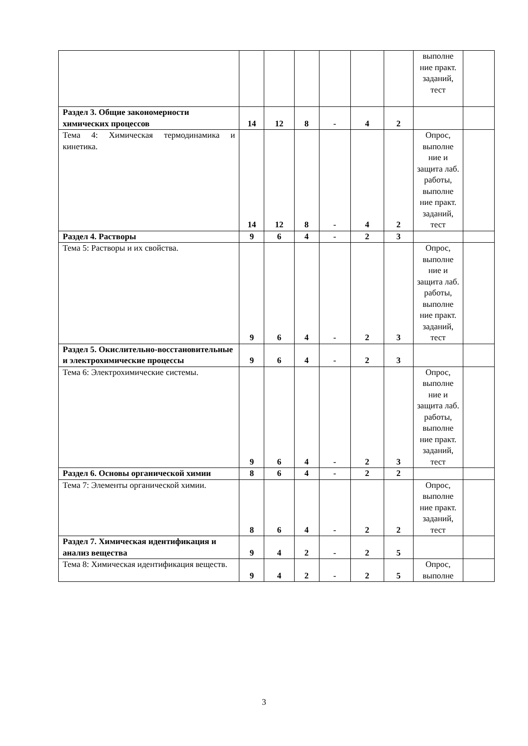| | | | | | | | выполне ние практ. заданий, тест | |
| Раздел 3. Общие закономерности химических процессов | 14 | 12 | 8 | - | 4 | 2 | | |
| Тема 4: Химическая термодинамика и кинетика. | 14 | 12 | 8 | - | 4 | 2 | Опрос, выполне ние и защита лаб. работы, выполне ние практ. заданий, тест | |
| Раздел 4. Растворы | 9 | 6 | 4 | - | 2 | 3 | | |
| Тема 5: Растворы и их свойства. | 9 | 6 | 4 | - | 2 | 3 | Опрос, выполне ние и защита лаб. работы, выполне ние практ. заданий, тест | |
| Раздел 5. Окислительно-восстановительные и электрохимические процессы | 9 | 6 | 4 | - | 2 | 3 | | |
| Тема 6: Электрохимические системы. | 9 | 6 | 4 | - | 2 | 3 | Опрос, выполне ние и защита лаб. работы, выполне ние практ. заданий, тест | |
| Раздел 6. Основы органической химии | 8 | 6 | 4 | - | 2 | 2 | | |
| Тема 7: Элементы органической химии. | 8 | 6 | 4 | - | 2 | 2 | Опрос, выполне ние практ. заданий, тест | |
| Раздел 7. Химическая идентификация и анализ вещества | 9 | 4 | 2 | - | 2 | 5 | | |
| Тема 8: Химическая идентификация веществ. | 9 | 4 | 2 | - | 2 | 5 | Опрос, выполне | |
3